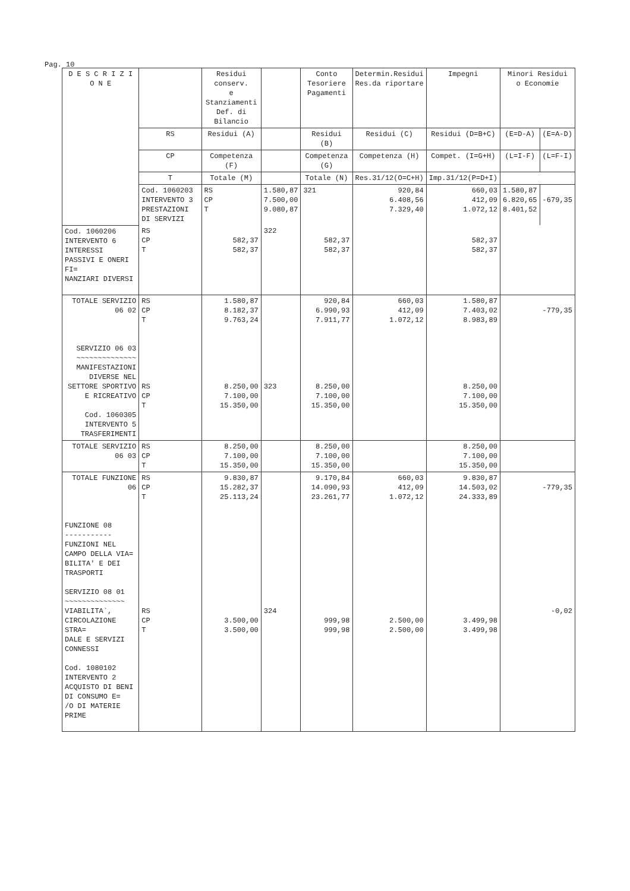Pag. 10
| D E S C R I Z I O N E | | Residui conserv. e Stanziamenti Def. di Bilancio | | Conto Tesoriere Pagamenti | Determin.Residui Res.da riportare | Impegni | Minori Residui o Economie | |
| --- | --- | --- | --- | --- | --- | --- | --- | --- |
| | RS | Residui (A) | | Residui (B) | Residui (C) | Residui (D=B+C) | (E=D-A) | (E=A-D) |
| | CP | Competenza (F) | | Competenza (G) | Competenza (H) | Compet. (I=G+H) | (L=I-F) | (L=F-I) |
| | T | Totale (M) | | Totale (N) | Res.31/12(O=C+H) | Imp.31/12(P=D+I) | | |
| | Cod. 1060203 INTERVENTO 3 PRESTAZIONI DI SERVIZI | RS CP T | 1.580,87 7.500,00 9.080,87 | 321 | 920,84 6.408,56 7.329,40 | 660,03 412,09 1.072,12 | 1.580,87 6.820,65 8.401,52 | -679,35 |
| Cod. 1060206 INTERVENTO 6 INTERESSI PASSIVI E ONERI FI= NANZIARI DIVERSI | RS CP T | 582,37 582,37 | 322 | 582,37 582,37 | | 582,37 582,37 | | |
| TOTALE SERVIZIO 06 02 SERVIZIO 06 03 ~~~~~~~~~~~~~~ MANIFESTAZIONI DIVERSE NEL SETTORE SPORTIVO E RICREATIVO Cod. 1060305 INTERVENTO 5 TRASFERIMENTI | RS CP T RS CP T | 1.580,87 8.182,37 9.763,24 8.250,00 7.100,00 15.350,00 | 323 | 920,84 6.990,93 7.911,77 8.250,00 7.100,00 15.350,00 | 660,03 412,09 1.072,12 | 1.580,87 7.403,02 8.983,89 8.250,00 7.100,00 15.350,00 | -779,35 | |
| TOTALE SERVIZIO 06 03 | RS CP T | 8.250,00 7.100,00 15.350,00 | | 8.250,00 7.100,00 15.350,00 | | 8.250,00 7.100,00 15.350,00 | | |
| TOTALE FUNZIONE 06 FUNZIONE 08 ----------- FUNZIONI NEL CAMPO DELLA VIA= BILITA' E DEI TRASPORTI SERVIZIO 08 01 ~~~~~~~~~~~~~~ VIABILITA`, CIRCOLAZIONE STRA= DALE E SERVIZI CONNESSI Cod. 1080102 INTERVENTO 2 ACQUISTO DI BENI DI CONSUMO E= /O DI MATERIE PRIME | RS CP T RS CP T | 9.830,87 15.282,37 25.113,24 3.500,00 3.500,00 | 324 | 9.170,84 14.090,93 23.261,77 999,98 999,98 | 660,03 412,09 1.072,12 2.500,00 2.500,00 | 9.830,87 14.503,02 24.333,89 3.499,98 3.499,98 | -779,35 -0,02 | |